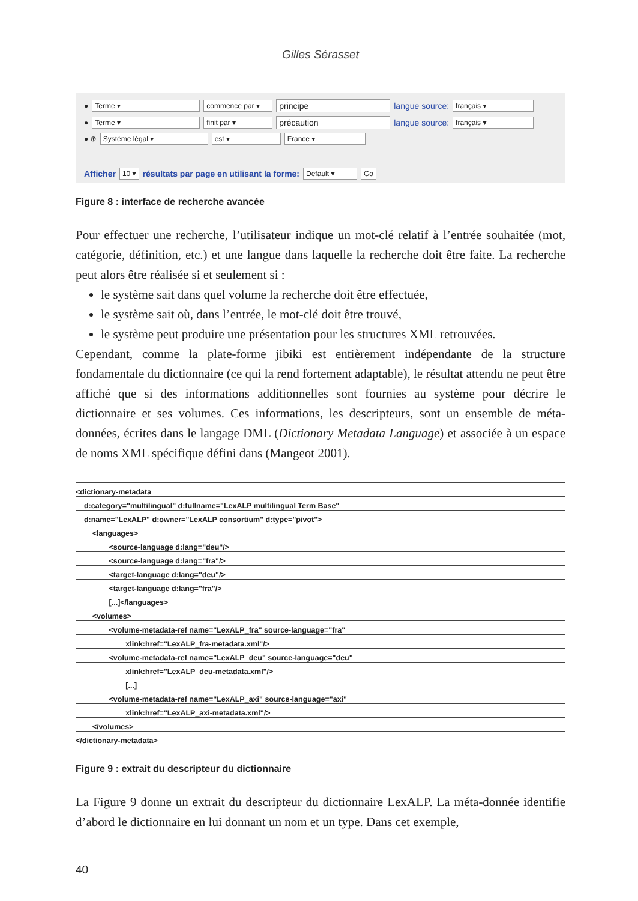Gilles Sérasset
● Terme ▾ commence par ▾ principe langue source: français ▾
● Terme ▾ finit par ▾ précaution langue source: français ▾
● ⊕ Système légal ▾ est ▾ France ▾
Afficher 10 ▾ résultats par page en utilisant la forme: Default ▾ Go
Figure 8 : interface de recherche avancée
Pour effectuer une recherche, l’utilisateur indique un mot-clé relatif à l’entrée souhaitée (mot, catégorie, définition, etc.) et une langue dans laquelle la recherche doit être faite. La recherche peut alors être réalisée si et seulement si :
le système sait dans quel volume la recherche doit être effectuée,
le système sait où, dans l’entrée, le mot-clé doit être trouvé,
le système peut produire une présentation pour les structures XML retrouvées.
Cependant, comme la plate-forme jibiki est entièrement indépendante de la structure fondamentale du dictionnaire (ce qui la rend fortement adaptable), le résultat attendu ne peut être affiché que si des informations additionnelles sont fournies au système pour décrire le dictionnaire et ses volumes. Ces informations, les descripteurs, sont un ensemble de méta-données, écrites dans le langage DML (Dictionary Metadata Language) et associée à un espace de noms XML spécifique défini dans (Mangeot 2001).
<dictionary-metadata
d:category="multilingual" d:fullname="LexALP multilingual Term Base"
d:name="LexALP" d:owner="LexALP consortium" d:type="pivot">
<languages>
<source-language d:lang="deu"/>
<source-language d:lang="fra"/>
<target-language d:lang="deu"/>
<target-language d:lang="fra"/>
[...]</languages>
<volumes>
<volume-metadata-ref name="LexALP_fra" source-language="fra"
xlink:href="LexALP_fra-metadata.xml"/>
<volume-metadata-ref name="LexALP_deu" source-language="deu"
xlink:href="LexALP_deu-metadata.xml"/>
[...]
<volume-metadata-ref name="LexALP_axi" source-language="axi"
xlink:href="LexALP_axi-metadata.xml"/>
</volumes>
</dictionary-metadata>
Figure 9 : extrait du descripteur du dictionnaire
La Figure 9 donne un extrait du descripteur du dictionnaire LexALP. La méta-donnée identifie d’abord le dictionnaire en lui donnant un nom et un type. Dans cet exemple,
40